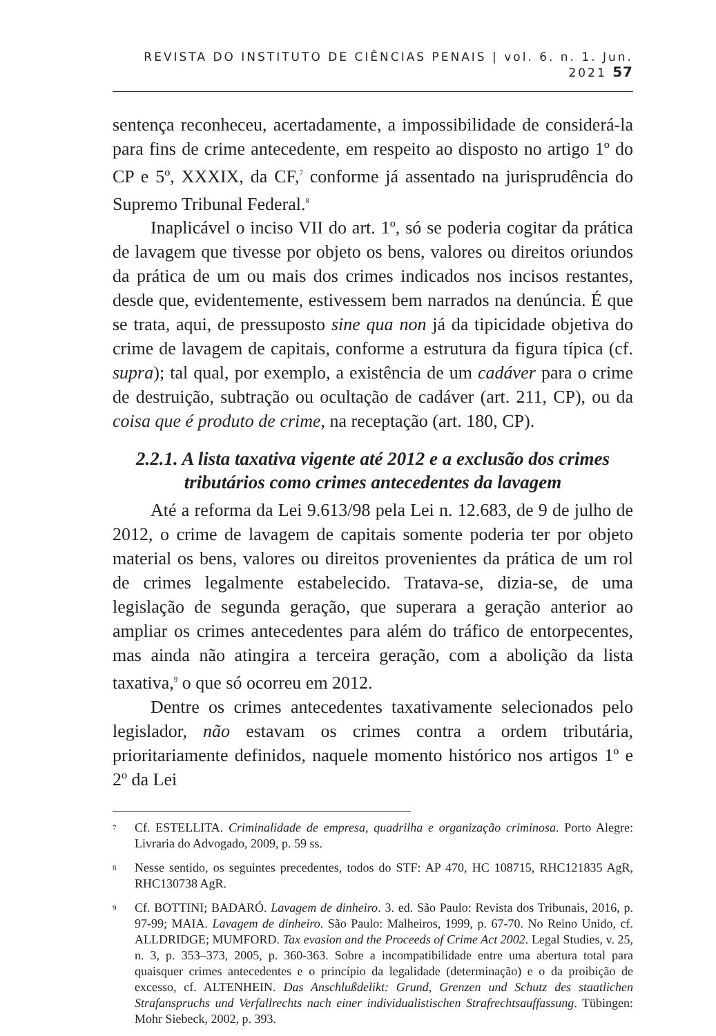REVISTA DO INSTITUTO DE CIÊNCIAS PENAIS | vol. 6. n. 1. Jun. 2021 57
sentença reconheceu, acertadamente, a impossibilidade de considerá-la para fins de crime antecedente, em respeito ao disposto no artigo 1º do CP e 5º, XXXIX, da CF,<sup>7</sup> conforme já assentado na jurisprudência do Supremo Tribunal Federal.<sup>8</sup>
Inaplicável o inciso VII do art. 1º, só se poderia cogitar da prática de lavagem que tivesse por objeto os bens, valores ou direitos oriundos da prática de um ou mais dos crimes indicados nos incisos restantes, desde que, evidentemente, estivessem bem narrados na denúncia. É que se trata, aqui, de pressuposto sine qua non já da tipicidade objetiva do crime de lavagem de capitais, conforme a estrutura da figura típica (cf. supra); tal qual, por exemplo, a existência de um cadáver para o crime de destruição, subtração ou ocultação de cadáver (art. 211, CP), ou da coisa que é produto de crime, na receptação (art. 180, CP).
2.2.1. A lista taxativa vigente até 2012 e a exclusão dos crimes tributários como crimes antecedentes da lavagem
Até a reforma da Lei 9.613/98 pela Lei n. 12.683, de 9 de julho de 2012, o crime de lavagem de capitais somente poderia ter por objeto material os bens, valores ou direitos provenientes da prática de um rol de crimes legalmente estabelecido. Tratava-se, dizia-se, de uma legislação de segunda geração, que superara a geração anterior ao ampliar os crimes antecedentes para além do tráfico de entorpecentes, mas ainda não atingira a terceira geração, com a abolição da lista taxativa,<sup>9</sup> o que só ocorreu em 2012.
Dentre os crimes antecedentes taxativamente selecionados pelo legislador, não estavam os crimes contra a ordem tributária, prioritariamente definidos, naquele momento histórico nos artigos 1º e 2º da Lei
<sup>7</sup>
Cf. ESTELLITA. Criminalidade de empresa, quadrilha e organização criminosa. Porto Alegre: Livraria do Advogado, 2009, p. 59 ss.
<sup>8</sup>
Nesse sentido, os seguintes precedentes, todos do STF: AP 470, HC 108715, RHC121835 AgR, RHC130738 AgR.
<sup>9</sup>
Cf. BOTTINI; BADARÓ. Lavagem de dinheiro. 3. ed. São Paulo: Revista dos Tribunais, 2016, p. 97-99; MAIA. Lavagem de dinheiro. São Paulo: Malheiros, 1999, p. 67-70. No Reino Unido, cf. ALLDRIDGE; MUMFORD. Tax evasion and the Proceeds of Crime Act 2002. Legal Studies, v. 25, n. 3, p. 353–373, 2005, p. 360-363. Sobre a incompatibilidade entre uma abertura total para quaisquer crimes antecedentes e o princípio da legalidade (determinação) e o da proibição de excesso, cf. ALTENHEIN. Das Anschlußdelikt: Grund, Grenzen und Schutz des staatlichen Strafanspruchs und Verfallrechts nach einer individualistischen Strafrechtsauffassung. Tübingen: Mohr Siebeck, 2002, p. 393.